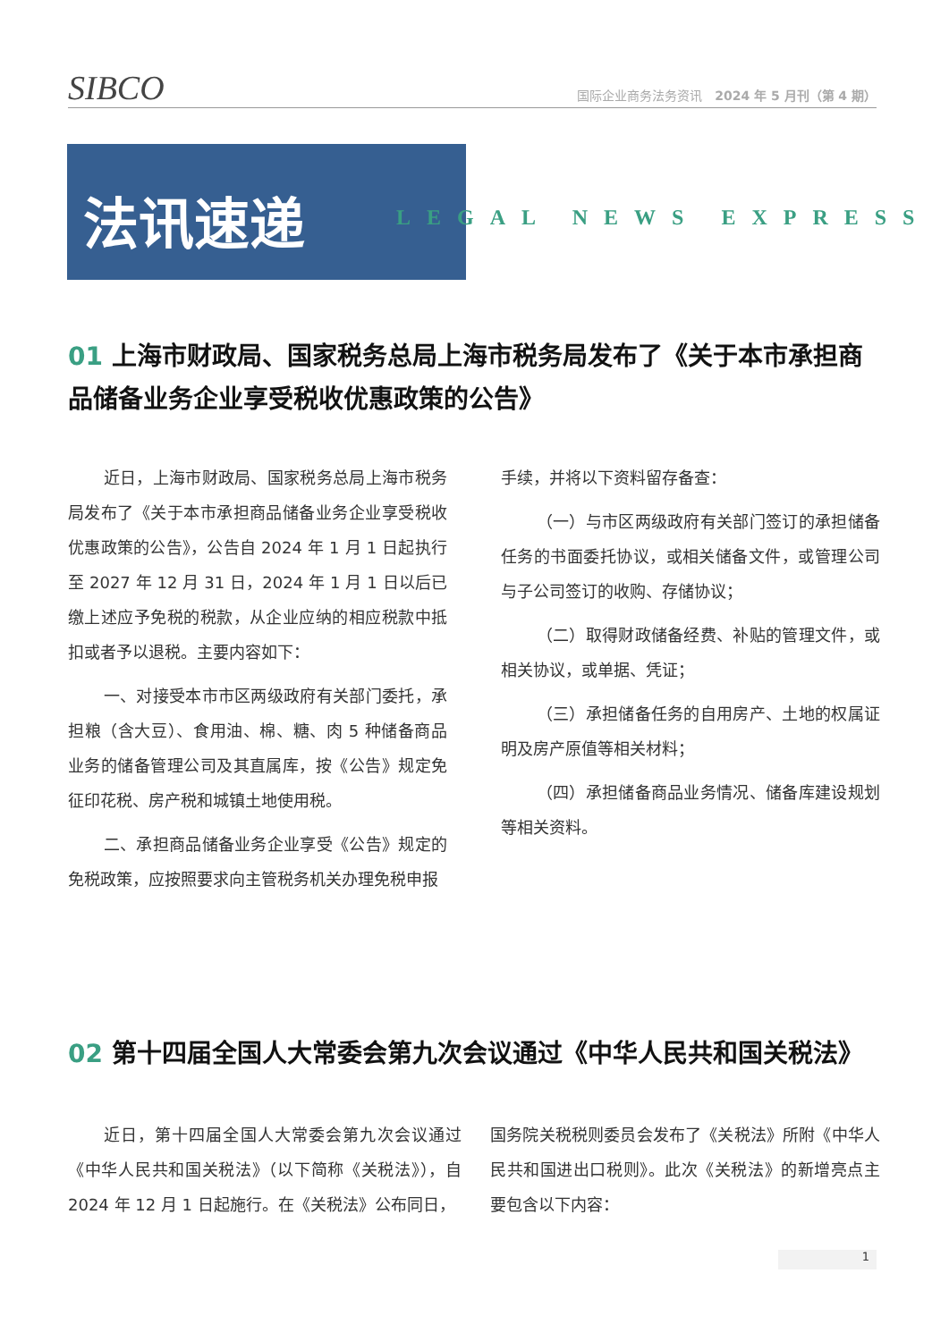SIBCO
国际企业商务法务资讯　2024 年 5 月刊（第 4 期）
法讯速递
LEGAL NEWS EXPRESS
01 上海市财政局、国家税务总局上海市税务局发布了《关于本市承担商品储备业务企业享受税收优惠政策的公告》
近日，上海市财政局、国家税务总局上海市税务局发布了《关于本市承担商品储备业务企业享受税收优惠政策的公告》，公告自 2024 年 1 月 1 日起执行至 2027 年 12 月 31 日，2024 年 1 月 1 日以后已缴上述应予免税的税款，从企业应纳的相应税款中抵扣或者予以退税。主要内容如下：
一、对接受本市市区两级政府有关部门委托，承担粮（含大豆）、食用油、棉、糖、肉 5 种储备商品业务的储备管理公司及其直属库，按《公告》规定免征印花税、房产税和城镇土地使用税。
二、承担商品储备业务企业享受《公告》规定的免税政策，应按照要求向主管税务机关办理免税申报
手续，并将以下资料留存备查：
（一）与市区两级政府有关部门签订的承担储备任务的书面委托协议，或相关储备文件，或管理公司与子公司签订的收购、存储协议；
（二）取得财政储备经费、补贴的管理文件，或相关协议，或单据、凭证；
（三）承担储备任务的自用房产、土地的权属证明及房产原值等相关材料；
（四）承担储备商品业务情况、储备库建设规划等相关资料。
02 第十四届全国人大常委会第九次会议通过《中华人民共和国关税法》
近日，第十四届全国人大常委会第九次会议通过《中华人民共和国关税法》（以下简称《关税法》），自 2024 年 12 月 1 日起施行。在《关税法》公布同日，
国务院关税税则委员会发布了《关税法》所附《中华人民共和国进出口税则》。此次《关税法》的新增亮点主要包含以下内容：
1